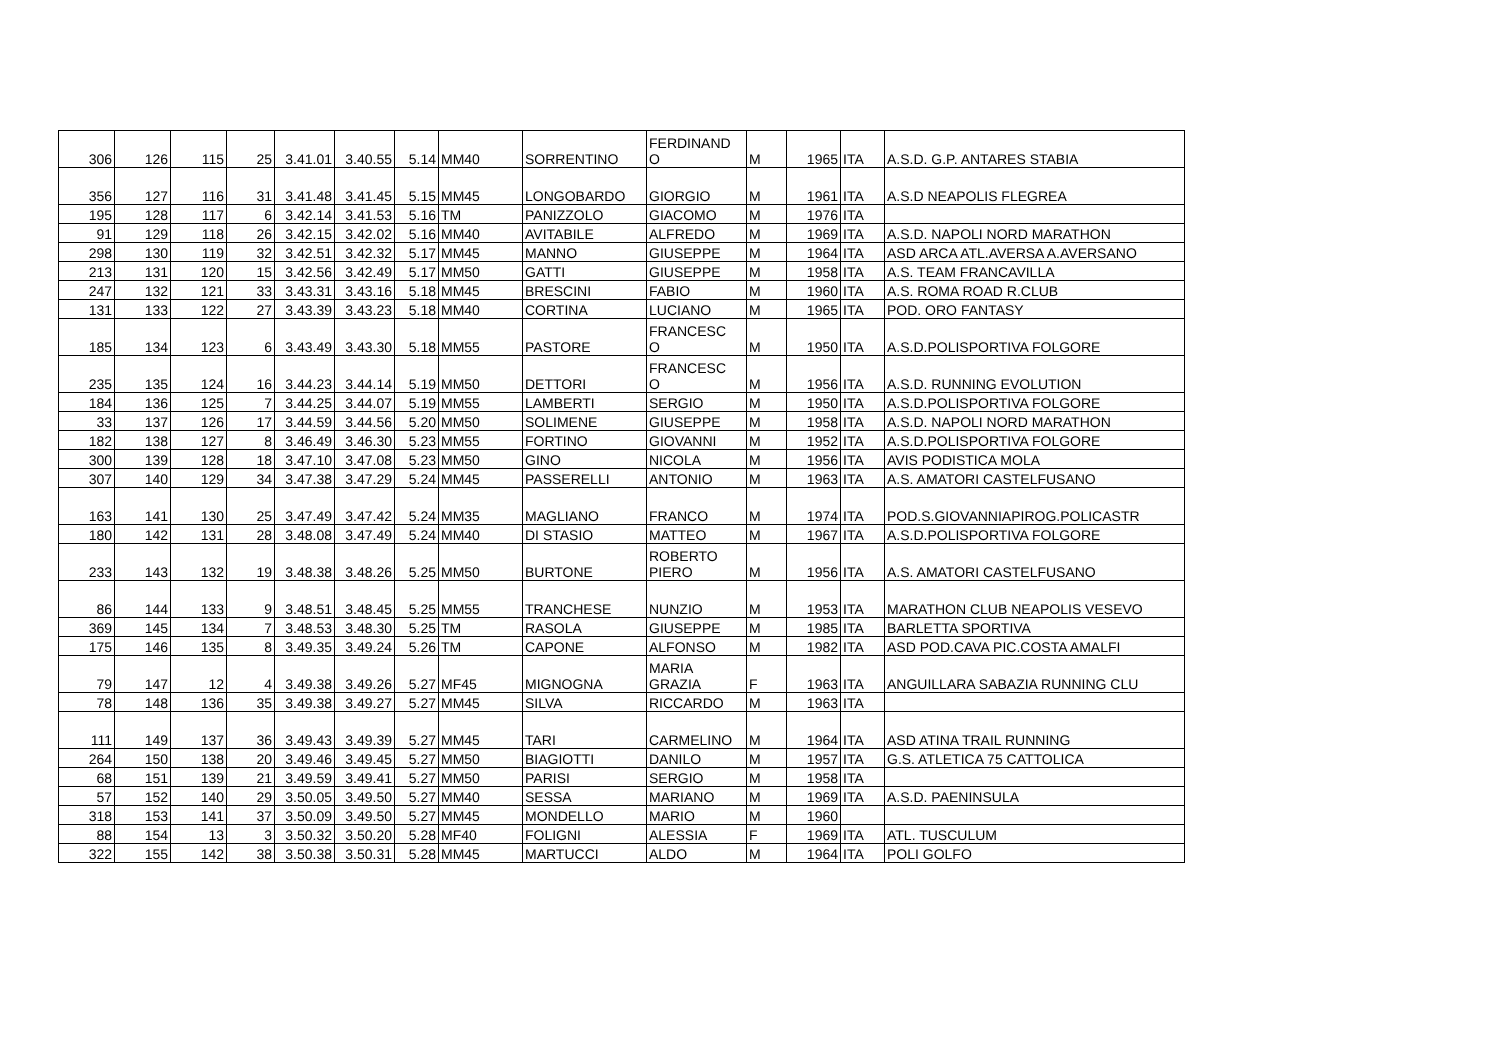| 306 | 126 | 115 | 25 | 3.41.01 | 3.40.55 | 5.14 | MM40 | SORRENTINO | FERDINAND O | M | 1965 | ITA | A.S.D. G.P. ANTARES STABIA |
| 356 | 127 | 116 | 31 | 3.41.48 | 3.41.45 | 5.15 | MM45 | LONGOBARDO | GIORGIO | M | 1961 | ITA | A.S.D NEAPOLIS FLEGREA |
| 195 | 128 | 117 | 6 | 3.42.14 | 3.41.53 | 5.16 | TM | PANIZZOLO | GIACOMO | M | 1976 | ITA | |
| 91 | 129 | 118 | 26 | 3.42.15 | 3.42.02 | 5.16 | MM40 | AVITABILE | ALFREDO | M | 1969 | ITA | A.S.D. NAPOLI NORD MARATHON |
| 298 | 130 | 119 | 32 | 3.42.51 | 3.42.32 | 5.17 | MM45 | MANNO | GIUSEPPE | M | 1964 | ITA | ASD ARCA ATL.AVERSA A.AVERSANO |
| 213 | 131 | 120 | 15 | 3.42.56 | 3.42.49 | 5.17 | MM50 | GATTI | GIUSEPPE | M | 1958 | ITA | A.S. TEAM FRANCAVILLA |
| 247 | 132 | 121 | 33 | 3.43.31 | 3.43.16 | 5.18 | MM45 | BRESCINI | FABIO | M | 1960 | ITA | A.S. ROMA ROAD R.CLUB |
| 131 | 133 | 122 | 27 | 3.43.39 | 3.43.23 | 5.18 | MM40 | CORTINA | LUCIANO | M | 1965 | ITA | POD. ORO FANTASY |
| 185 | 134 | 123 | 6 | 3.43.49 | 3.43.30 | 5.18 | MM55 | PASTORE | FRANCESC O | M | 1950 | ITA | A.S.D.POLISPORTIVA FOLGORE |
| 235 | 135 | 124 | 16 | 3.44.23 | 3.44.14 | 5.19 | MM50 | DETTORI | FRANCESC O | M | 1956 | ITA | A.S.D. RUNNING EVOLUTION |
| 184 | 136 | 125 | 7 | 3.44.25 | 3.44.07 | 5.19 | MM55 | LAMBERTI | SERGIO | M | 1950 | ITA | A.S.D.POLISPORTIVA FOLGORE |
| 33 | 137 | 126 | 17 | 3.44.59 | 3.44.56 | 5.20 | MM50 | SOLIMENE | GIUSEPPE | M | 1958 | ITA | A.S.D. NAPOLI NORD MARATHON |
| 182 | 138 | 127 | 8 | 3.46.49 | 3.46.30 | 5.23 | MM55 | FORTINO | GIOVANNI | M | 1952 | ITA | A.S.D.POLISPORTIVA FOLGORE |
| 300 | 139 | 128 | 18 | 3.47.10 | 3.47.08 | 5.23 | MM50 | GINO | NICOLA | M | 1956 | ITA | AVIS PODISTICA MOLA |
| 307 | 140 | 129 | 34 | 3.47.38 | 3.47.29 | 5.24 | MM45 | PASSERELLI | ANTONIO | M | 1963 | ITA | A.S. AMATORI CASTELFUSANO |
| 163 | 141 | 130 | 25 | 3.47.49 | 3.47.42 | 5.24 | MM35 | MAGLIANO | FRANCO | M | 1974 | ITA | POD.S.GIOVANNIAPIROG.POLICASTR |
| 180 | 142 | 131 | 28 | 3.48.08 | 3.47.49 | 5.24 | MM40 | DI STASIO | MATTEO | M | 1967 | ITA | A.S.D.POLISPORTIVA FOLGORE |
| 233 | 143 | 132 | 19 | 3.48.38 | 3.48.26 | 5.25 | MM50 | BURTONE | ROBERTO PIERO | M | 1956 | ITA | A.S. AMATORI CASTELFUSANO |
| 86 | 144 | 133 | 9 | 3.48.51 | 3.48.45 | 5.25 | MM55 | TRANCHESE | NUNZIO | M | 1953 | ITA | MARATHON CLUB NEAPOLIS VESEVO |
| 369 | 145 | 134 | 7 | 3.48.53 | 3.48.30 | 5.25 | TM | RASOLA | GIUSEPPE | M | 1985 | ITA | BARLETTA SPORTIVA |
| 175 | 146 | 135 | 8 | 3.49.35 | 3.49.24 | 5.26 | TM | CAPONE | ALFONSO | M | 1982 | ITA | ASD POD.CAVA PIC.COSTA AMALFI |
| 79 | 147 | 12 | 4 | 3.49.38 | 3.49.26 | 5.27 | MF45 | MIGNOGNA | MARIA GRAZIA | F | 1963 | ITA | ANGUILLARA SABAZIA RUNNING CLU |
| 78 | 148 | 136 | 35 | 3.49.38 | 3.49.27 | 5.27 | MM45 | SILVA | RICCARDO | M | 1963 | ITA | |
| 111 | 149 | 137 | 36 | 3.49.43 | 3.49.39 | 5.27 | MM45 | TARI | CARMELINO | M | 1964 | ITA | ASD ATINA TRAIL RUNNING |
| 264 | 150 | 138 | 20 | 3.49.46 | 3.49.45 | 5.27 | MM50 | BIAGIOTTI | DANILO | M | 1957 | ITA | G.S. ATLETICA 75 CATTOLICA |
| 68 | 151 | 139 | 21 | 3.49.59 | 3.49.41 | 5.27 | MM50 | PARISI | SERGIO | M | 1958 | ITA | |
| 57 | 152 | 140 | 29 | 3.50.05 | 3.49.50 | 5.27 | MM40 | SESSA | MARIANO | M | 1969 | ITA | A.S.D. PAENINSULA |
| 318 | 153 | 141 | 37 | 3.50.09 | 3.49.50 | 5.27 | MM45 | MONDELLO | MARIO | M | 1960 | | |
| 88 | 154 | 13 | 3 | 3.50.32 | 3.50.20 | 5.28 | MF40 | FOLIGNI | ALESSIA | F | 1969 | ITA | ATL. TUSCULUM |
| 322 | 155 | 142 | 38 | 3.50.38 | 3.50.31 | 5.28 | MM45 | MARTUCCI | ALDO | M | 1964 | ITA | POLI GOLFO |